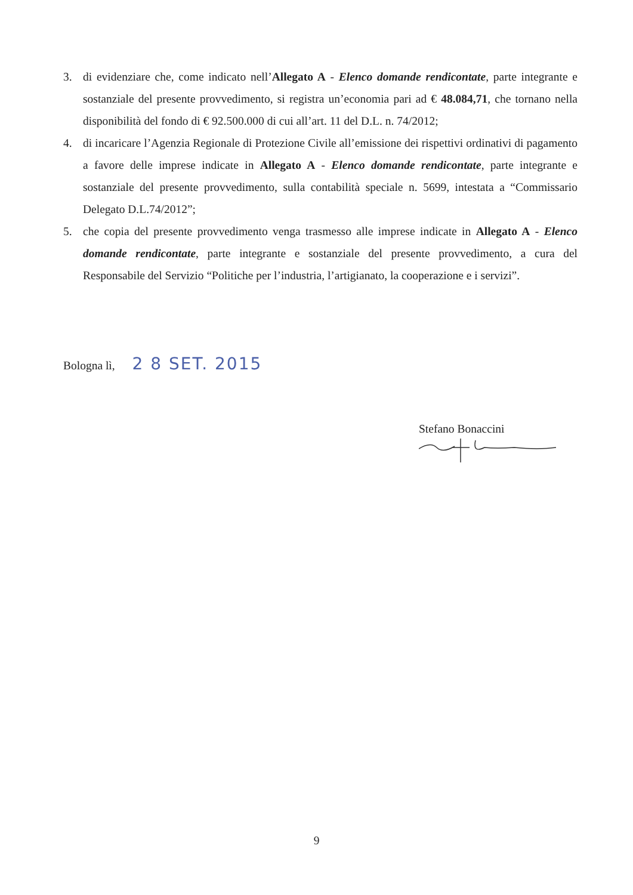3. di evidenziare che, come indicato nell’Allegato A - Elenco domande rendicontate, parte integrante e sostanziale del presente provvedimento, si registra un’economia pari ad € 48.084,71, che tornano nella disponibilità del fondo di € 92.500.000 di cui all’art. 11 del D.L. n. 74/2012;
4. di incaricare l’Agenzia Regionale di Protezione Civile all’emissione dei rispettivi ordinativi di pagamento a favore delle imprese indicate in Allegato A - Elenco domande rendicontate, parte integrante e sostanziale del presente provvedimento, sulla contabilità speciale n. 5699, intestata a “Commissario Delegato D.L.74/2012”;
5. che copia del presente provvedimento venga trasmesso alle imprese indicate in Allegato A - Elenco domande rendicontate, parte integrante e sostanziale del presente provvedimento, a cura del Responsabile del Servizio “Politiche per l’industria, l’artigianato, la cooperazione e i servizi”.
Bologna lì, 2 8 SET. 2015
Stefano Bonaccini
9